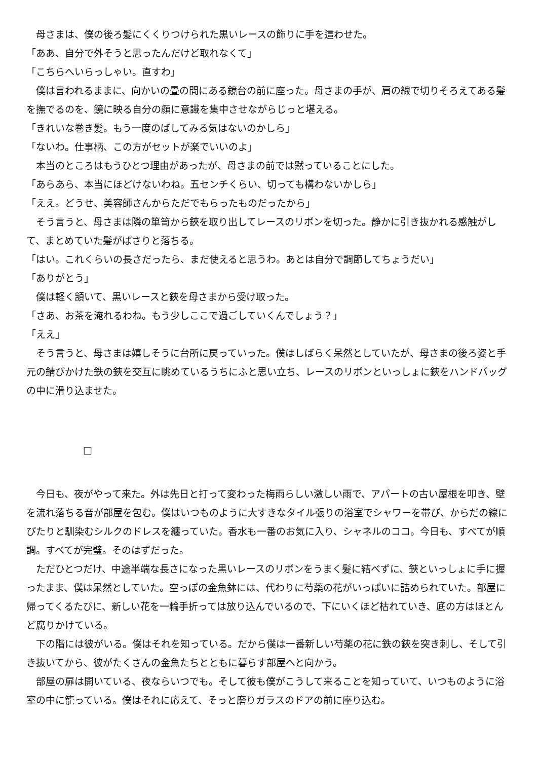母さまは、僕の後ろ髪にくくりつけられた黒いレースの飾りに手を這わせた。
「ああ、自分で外そうと思ったんだけど取れなくて」
「こちらへいらっしゃい。直すわ」
　僕は言われるままに、向かいの畳の間にある鏡台の前に座った。母さまの手が、肩の線で切りそろえてある髪を撫でるのを、鏡に映る自分の顔に意識を集中させながらじっと堪える。
「きれいな巻き髪。もう一度のばしてみる気はないのかしら」
「ないわ。仕事柄、この方がセットが楽でいいのよ」
　本当のところはもうひとつ理由があったが、母さまの前では黙っていることにした。
「あらあら、本当にほどけないわね。五センチくらい、切っても構わないかしら」
「ええ。どうせ、美容師さんからただでもらったものだったから」
　そう言うと、母さまは隣の箪笥から鋏を取り出してレースのリボンを切った。静かに引き抜かれる感触がして、まとめていた髪がぱさりと落ちる。
「はい。これくらいの長さだったら、まだ使えると思うわ。あとは自分で調節してちょうだい」
「ありがとう」
　僕は軽く頷いて、黒いレースと鋏を母さまから受け取った。
「さあ、お茶を淹れるわね。もう少しここで過ごしていくんでしょう？」
「ええ」
　そう言うと、母さまは嬉しそうに台所に戻っていった。僕はしばらく呆然としていたが、母さまの後ろ姿と手元の錆びかけた鉄の鋏を交互に眺めているうちにふと思い立ち、レースのリボンといっしょに鋏をハンドバッグの中に滑り込ませた。
□
　今日も、夜がやって来た。外は先日と打って変わった梅雨らしい激しい雨で、アパートの古い屋根を叩き、壁を流れ落ちる音が部屋を包む。僕はいつものように大すきなタイル張りの浴室でシャワーを帯び、からだの線にぴたりと馴染むシルクのドレスを纏っていた。香水も一番のお気に入り、シャネルのココ。今日も、すべてが順調。すべてが完璧。そのはずだった。
　ただひとつだけ、中途半端な長さになった黒いレースのリボンをうまく髪に結べずに、鋏といっしょに手に握ったまま、僕は呆然としていた。空っぽの金魚鉢には、代わりに芍薬の花がいっぱいに詰められていた。部屋に帰ってくるたびに、新しい花を一輪手折っては放り込んでいるので、下にいくほど枯れていき、底の方はほとんど腐りかけている。
　下の階には彼がいる。僕はそれを知っている。だから僕は一番新しい芍薬の花に鉄の鋏を突き刺し、そして引き抜いてから、彼がたくさんの金魚たちとともに暮らす部屋へと向かう。
　部屋の扉は開いている、夜ならいつでも。そして彼も僕がこうして来ることを知っていて、いつものように浴室の中に籠っている。僕はそれに応えて、そっと磨りガラスのドアの前に座り込む。